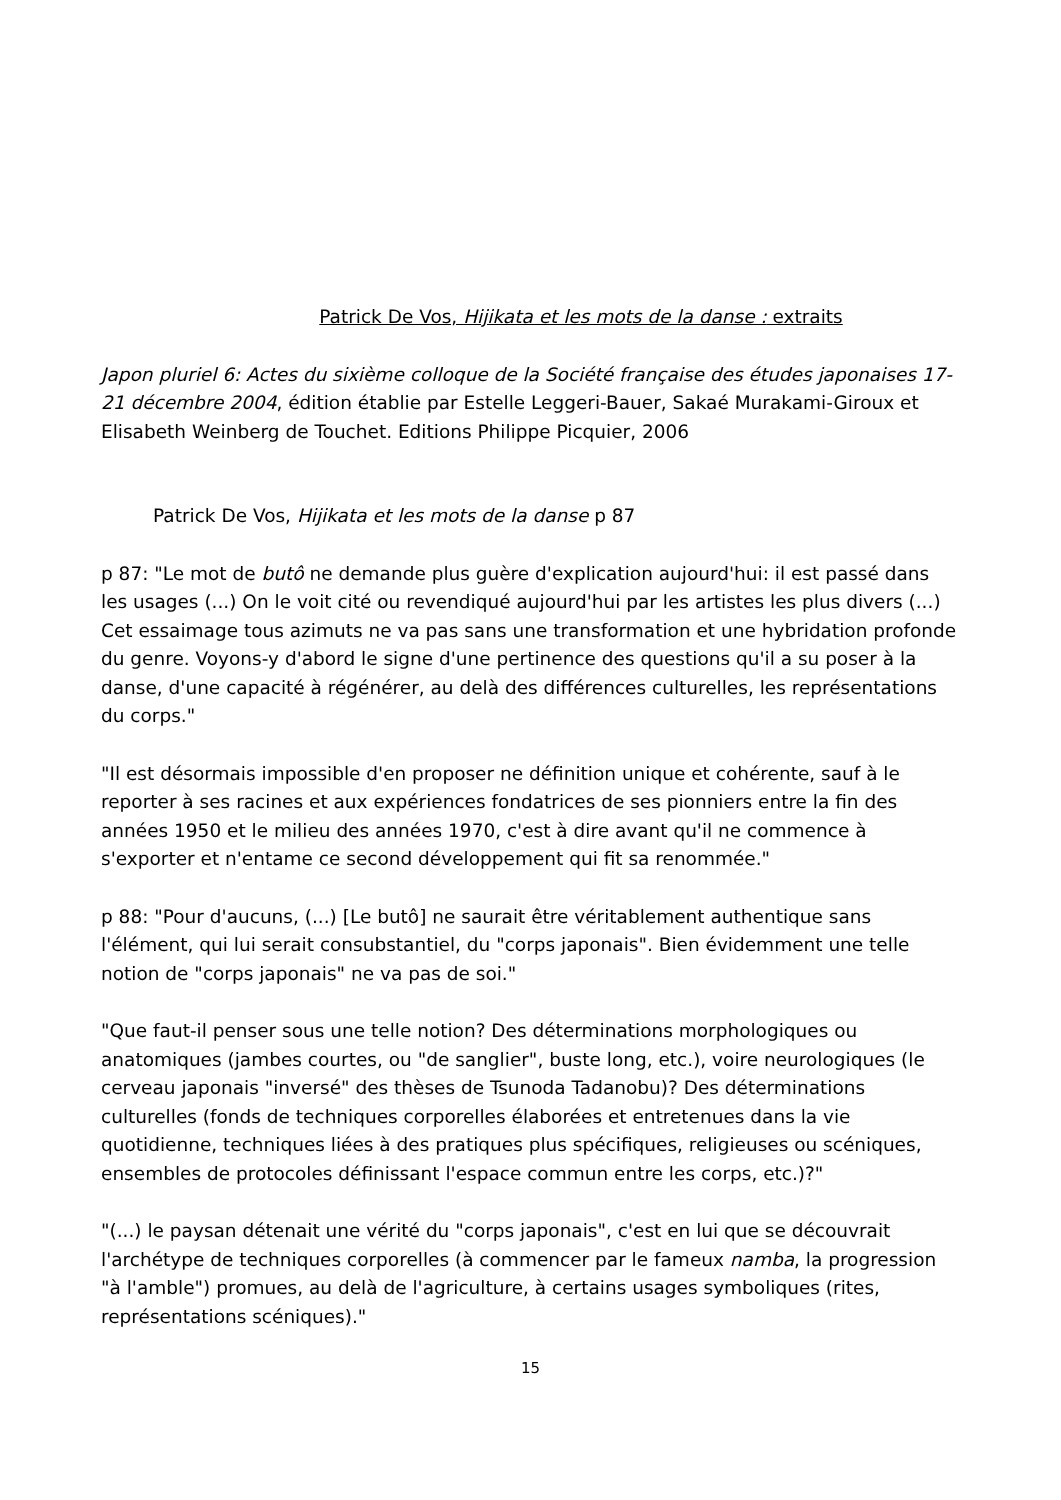Patrick De Vos, Hijikata et les mots de la danse : extraits
Japon pluriel 6: Actes du sixième colloque de la Société française des études japonaises 17-21 décembre 2004, édition établie par Estelle Leggeri-Bauer, Sakaé Murakami-Giroux et Elisabeth Weinberg de Touchet. Editions Philippe Picquier, 2006
Patrick De Vos, Hijikata et les mots de la danse p 87
p 87: "Le mot de butô ne demande plus guère d'explication aujourd'hui: il est passé dans les usages (...) On le voit cité ou revendiqué aujourd'hui par les artistes les plus divers (...) Cet essaimage tous azimuts ne va pas sans une transformation et une hybridation profonde du genre. Voyons-y d'abord le signe d'une pertinence des questions qu'il a su poser à la danse, d'une capacité à régénérer, au delà des différences culturelles, les représentations du corps."
"Il est désormais impossible d'en proposer ne définition unique et cohérente, sauf à le reporter à ses racines et aux expériences fondatrices de ses pionniers entre la fin des années 1950 et le milieu des années 1970, c'est à dire avant qu'il ne commence à s'exporter et n'entame ce second développement qui fit sa renommée."
p 88: "Pour d'aucuns, (...) [Le butô] ne saurait être véritablement authentique sans l'élément, qui lui serait consubstantiel, du "corps japonais". Bien évidemment une telle notion de "corps japonais" ne va pas de soi."
"Que faut-il penser sous une telle notion? Des déterminations morphologiques ou anatomiques (jambes courtes, ou "de sanglier", buste long, etc.), voire neurologiques (le cerveau japonais "inversé" des thèses de Tsunoda Tadanobu)? Des déterminations culturelles (fonds de techniques corporelles élaborées et entretenues dans la vie quotidienne, techniques liées à des pratiques plus spécifiques, religieuses ou scéniques, ensembles de protocoles définissant l'espace commun entre les corps, etc.)?"
"(...) le paysan détenait une vérité du "corps japonais", c'est en lui que se découvrait l'archétype de techniques corporelles (à commencer par le fameux namba, la progression "à l'amble") promues, au delà de l'agriculture, à certains usages symboliques (rites, représentations scéniques)."
15